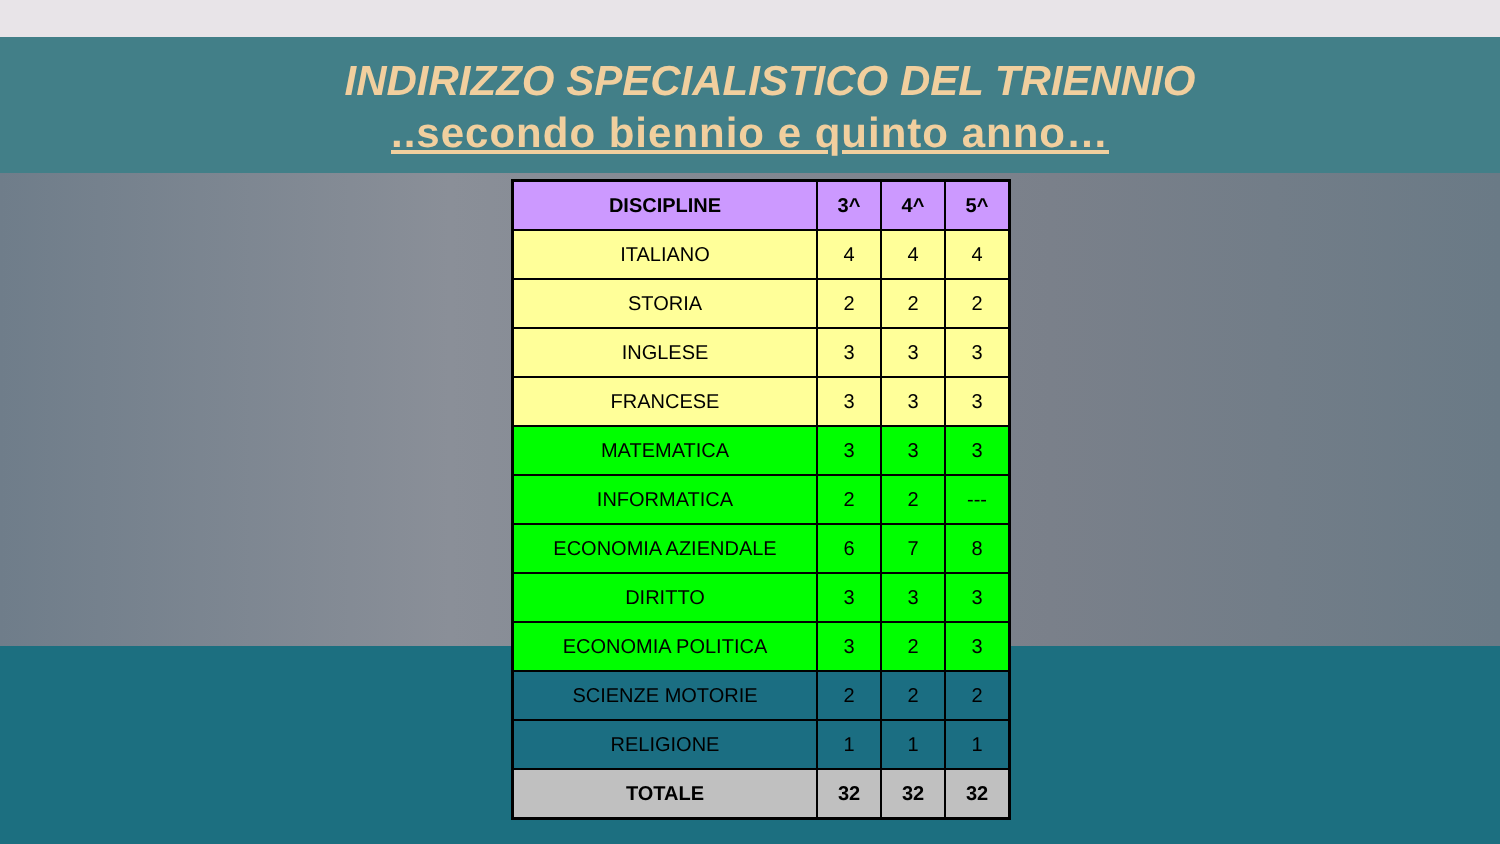INDIRIZZO SPECIALISTICO DEL TRIENNIO
..secondo biennio e quinto anno…
| DISCIPLINE | 3^ | 4^ | 5^ |
| --- | --- | --- | --- |
| ITALIANO | 4 | 4 | 4 |
| STORIA | 2 | 2 | 2 |
| INGLESE | 3 | 3 | 3 |
| FRANCESE | 3 | 3 | 3 |
| MATEMATICA | 3 | 3 | 3 |
| INFORMATICA | 2 | 2 | --- |
| ECONOMIA AZIENDALE | 6 | 7 | 8 |
| DIRITTO | 3 | 3 | 3 |
| ECONOMIA POLITICA | 3 | 2 | 3 |
| SCIENZE MOTORIE | 2 | 2 | 2 |
| RELIGIONE | 1 | 1 | 1 |
| TOTALE | 32 | 32 | 32 |